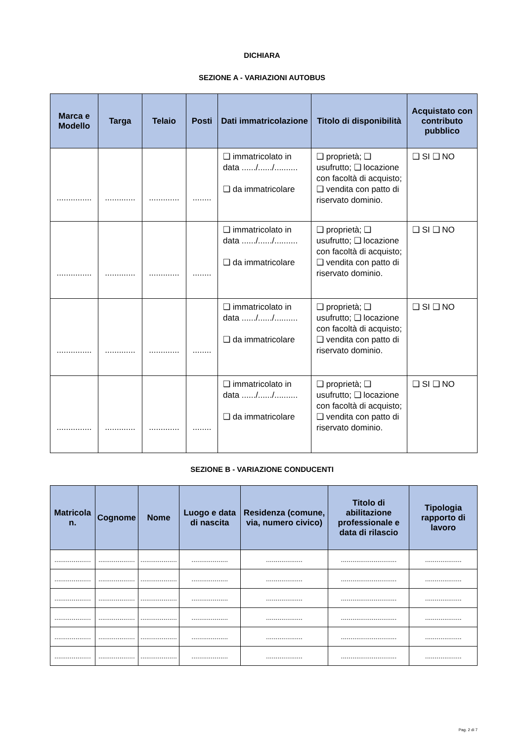DICHIARA
SEZIONE A - VARIAZIONI AUTOBUS
| Marca e Modello | Targa | Telaio | Posti | Dati immatricolazione | Titolo di disponibilità | Acquistato con contributo pubblico |
| --- | --- | --- | --- | --- | --- | --- |
| ............... | ............. | ............. | ........ | ❑ immatricolato in data ....../....../.......... ❑ da immatricolare | ❑ proprietà; ❑ usufrutto; ❑ locazione con facoltà di acquisto; ❑ vendita con patto di riservato dominio. | ❑ SI ❑ NO |
| ............... | ............. | ............. | ........ | ❑ immatricolato in data ....../....../.......... ❑ da immatricolare | ❑ proprietà; ❑ usufrutto; ❑ locazione con facoltà di acquisto; ❑ vendita con patto di riservato dominio. | ❑ SI ❑ NO |
| ............... | ............. | ............. | ........ | ❑ immatricolato in data ....../....../.......... ❑ da immatricolare | ❑ proprietà; ❑ usufrutto; ❑ locazione con facoltà di acquisto; ❑ vendita con patto di riservato dominio. | ❑ SI ❑ NO |
| ............... | ............. | ............. | ........ | ❑ immatricolato in data ....../....../.......... ❑ da immatricolare | ❑ proprietà; ❑ usufrutto; ❑ locazione con facoltà di acquisto; ❑ vendita con patto di riservato dominio. | ❑ SI ❑ NO |
SEZIONE B - VARIAZIONE CONDUCENTI
| Matricola n. | Cognome | Nome | Luogo e data di nascita | Residenza (comune, via, numero civico) | Titolo di abilitazione professionale e data di rilascio | Tipologia rapporto di lavoro |
| --- | --- | --- | --- | --- | --- | --- |
| ................... | ................... | ................... | ................... | ................... | ............................. | ................... |
| ................... | ................... | ................... | ................... | ................... | ............................. | ................... |
| ................... | ................... | ................... | ................... | ................... | ............................. | ................... |
| ................... | ................... | ................... | ................... | ................... | ............................. | ................... |
| ................... | ................... | ................... | ................... | ................... | ............................. | ................... |
| ................... | ................... | ................... | ................... | ................... | ............................. | ................... |
Pag. 2 di 7